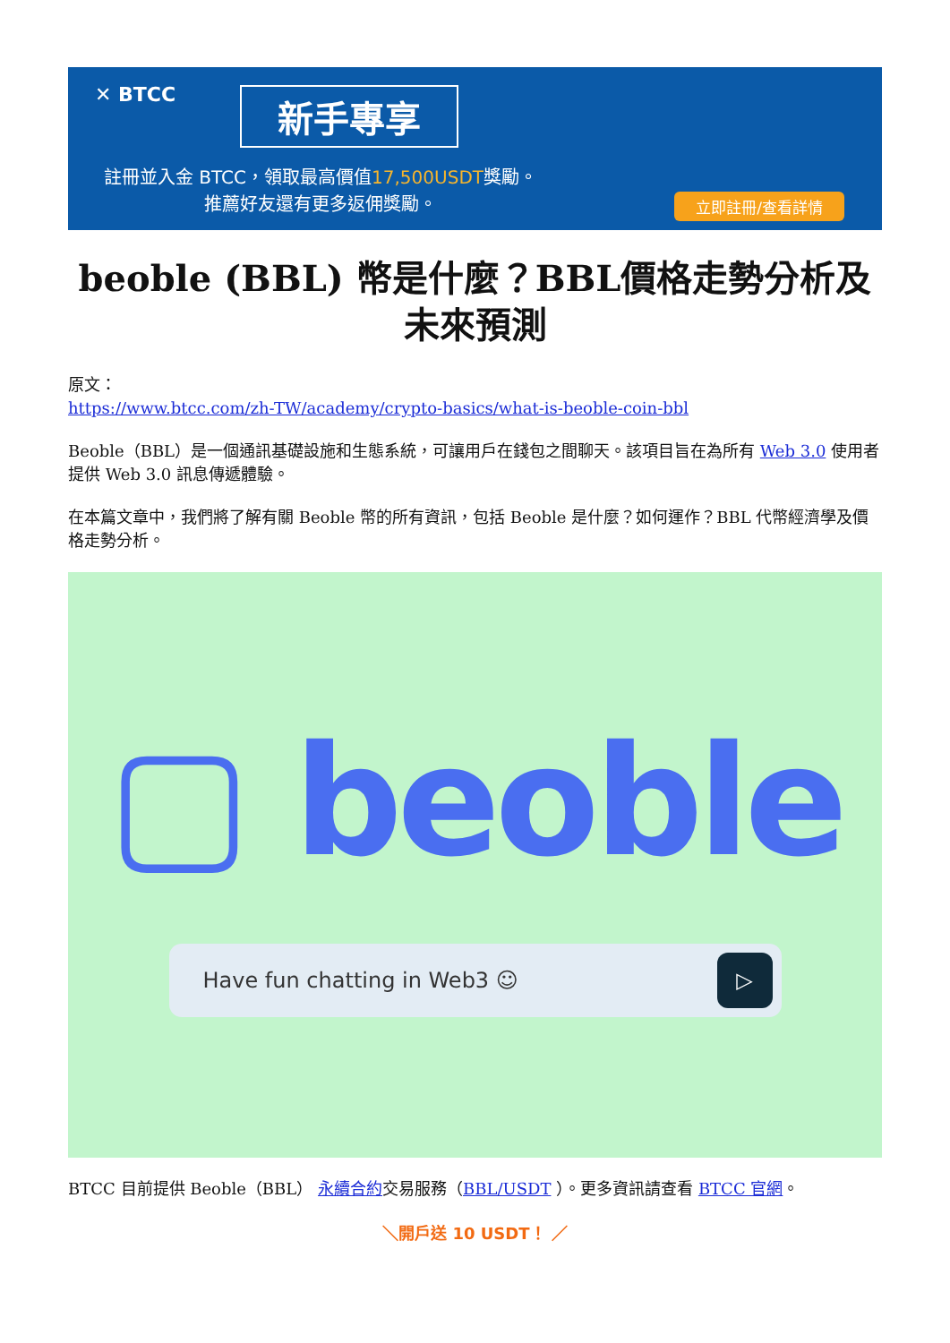✕ BTCC 新手專享
註冊並入金 BTCC，領取最高價值17,500USDT獎勵。
推薦好友還有更多返佣獎勵。
立即註冊/查看詳情
beoble (BBL) 幣是什麼？BBL價格走勢分析及未來預測
原文：
https://www.btcc.com/zh-TW/academy/crypto-basics/what-is-beoble-coin-bbl
Beoble（BBL）是一個通訊基礎設施和生態系統，可讓用戶在錢包之間聊天。該項目旨在為所有 Web 3.0 使用者提供 Web 3.0 訊息傳遞體驗。
在本篇文章中，我們將了解有關 Beoble 幣的所有資訊，包括 Beoble 是什麼？如何運作？BBL 代幣經濟學及價格走勢分析。
▢ beoble
Have fun chatting in Web3 ☺ ▷
BTCC 目前提供 Beoble（BBL） 永續合約交易服務（BBL/USDT ）。更多資訊請查看 BTCC 官網。
＼開戶送 10 USDT！ ／